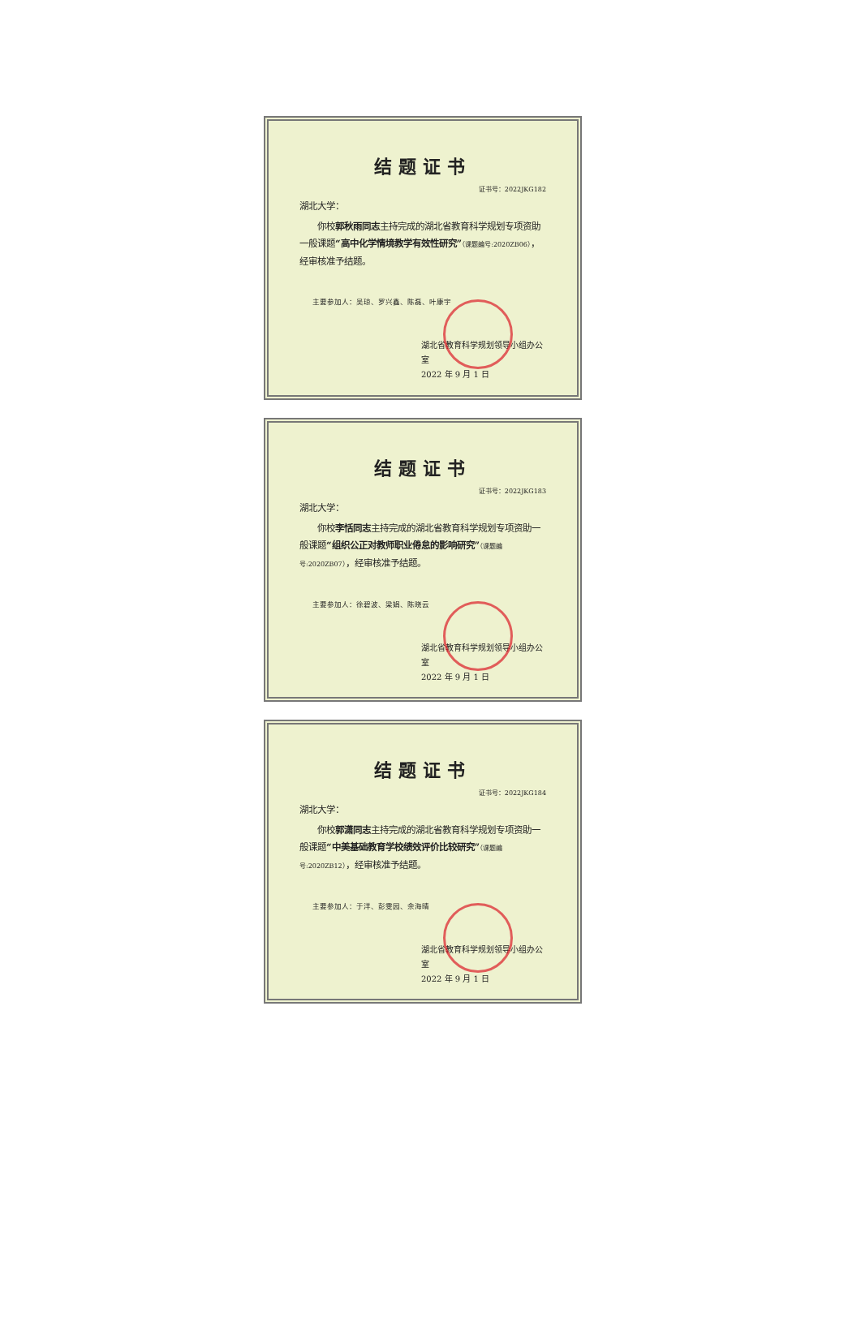结题证书
证书号：2022JKG182
湖北大学：
你校郭秋雨同志主持完成的湖北省教育科学规划专项资助一般课题“高中化学情境教学有效性研究”（课题编号:2020ZB06），经审核准予结题。
主要参加人：吴琼、罗兴鑫、陈磊、叶康宇
湖北省教育科学规划领导小组办公室
2022 年 9 月 1 日
结题证书
证书号：2022JKG183
湖北大学：
你校李恬同志主持完成的湖北省教育科学规划专项资助一般课题“组织公正对教师职业倦怠的影响研究”（课题编号:2020ZB07），经审核准予结题。
主要参加人：徐碧波、梁娟、陈晓云
湖北省教育科学规划领导小组办公室
2022 年 9 月 1 日
结题证书
证书号：2022JKG184
湖北大学：
你校郭潇同志主持完成的湖北省教育科学规划专项资助一般课题“中美基础教育学校绩效评价比较研究”（课题编号:2020ZB12），经审核准予结题。
主要参加人：于洋、彭雯园、余海晴
湖北省教育科学规划领导小组办公室
2022 年 9 月 1 日